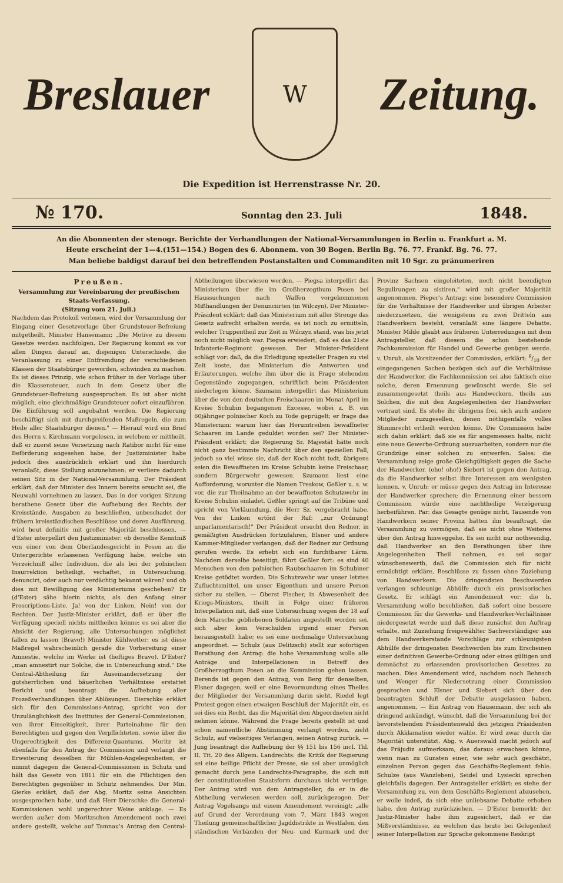Breslauer
W
Zeitung.
Die Expedition ist Herrenstrasse Nr. 20.
№ 170. Sonntag den 23. Juli 1848.
An die Abonnenten der stenogr. Berichte der Verhandlungen der National-Versammlungen in Berlin u. Frankfurt a. M.
Heute erscheint der 1—4.(151—154.) Bogen des 6. Abonnem. von 30 Bogen. Berlin Bg. 76. 77. Frankf. Bg. 76. 77.
Man beliebe baldigst darauf bei den betreffenden Postanstalten und Commanditen mit 10 Sgr. zu pränumeriren
Preußen.
Versammlung zur Vereinbarung der preußischen Staats-Verfassung.
(Sitzung vom 21. Juli.)
Nachdem das Protokoll verlesen, wird der Versammlung der Eingang einer Gesetzvorlage über Grundsteuer-Befreiung mitgetheilt. Minister Hansemann: „Die Motive zu diesem Gesetze werden nachfolgen. Der Regierung kommt es vor allen Dingen darauf an, diejenigen Unterschiede, die Veranlassung zu einer Entfremdung der verschiedenen Klassen der Staatsbürger geworden, schwinden zu machen. Es ist dieses Prinzip, wie schon früher in der Vorlage über die Klassensteuer, auch in dem Gesetz über die Grundsteuer-Befreiung ausgesprochen. Es ist aber nicht möglich, eine gleichmäßige Grundsteuer sofort einzuführen. Die Einführung soll angebahnt werden. Die Regierung beschäftigt sich mit durchgreifenden Maßregeln, die zum Heile aller Staatsbürger dienen." — Hierauf wird ein Brief des Herrn v. Kirchmann vorgelesen, in welchem er mittheilt, daß er zuerst seine Versetzung nach Ratibor nicht für eine Beförderung angesehen habe, der Justizminister habe jedoch dies ausdrücklich erklärt und ihn hierdurch veranlaßt, diese Stellung anzunehmen; er verliere dadurch seinen Sitz in der National-Versammlung. Der Präsident erklärt, daß der Minister des Innern bereits ersucht sei, die Neuwahl vornehmen zu lassen. Das in der vorigen Sitzung berathene Gesetz über die Aufhebung des Rechts der Kreisstände, Ausgaben zu beschließen, unbeschadet der frühern kreisständischen Beschlüsse und deren Ausführung, wird heut definitiv mit großer Majorität beschlossen. — d'Ester interpellirt den Justizminister: ob derselbe Kenntniß von einer von dem Oberlandesgericht in Posen an die Untergerichte erlassenen Verfügung habe, welche ein Verzeichniß aller Individuen, die als bei der polnischen Insurrektion betheiligt, verhaftet, in Untersuchung, denuncirt, oder auch nur verdächtig bekannt wären? und ob dies mit Bewilligung des Ministeriums geschehen? Er (d'Ester) sähe hierin nichts, als den Anfang einer Proscriptions-Liste. Ja! von der Linken, Nein! von der Rechten. Der Justiz-Minister erklärt, daß er über die Verfügung speciell nichts mittheilen könne; es sei aber die Absicht der Regierung, alle Untersuchungen möglichst fallen zu lassen (Bravo!) Minister Kühlwetter: es ist diese Maßregel wahrscheinlich gerade die Vorbereitung einer Amnestie, welche im Werke ist (heftiges Bravo). D'Ester? „man amnestirt nur Solche, die in Untersuchung sind." Die Central-Abtheilung für Auseinandersetzung der gutsherrlichen und bäuerlichen Verhältnisse erstattet Bericht und beantragt die Aufhebung aller Prozeßverhandlungen über Ablösungen. Dierschke erklärt sich für den Commissions-Antrag, spricht von der Unzulänglichkeit des Institutes der General-Commissionen, von ihrer Einseitigkeit, ihrer Parteinahme für den Berechtigten und gegen den Verpflichteten, sowie über die Ungerechtigkeit des Differenz-Quantums. Moritz ist ebenfalls für den Antrag der Commission und verlangt die Erweiterung desselben für Mühlen-Angelegenheiten; er nimmt dagegen die General-Commissionen in Schutz und hält das Gesetz von 1811 für ein die Pflichtigen den Berechtigten gegenüber in Schutz nehmendes. Der Min. Gierke erklärt, daß der Abg. Moritz seine Ansichten ausgesprochen habe, und daß Herr Dierschke die General-Kommissionen wohl ungerechter Weise anklage. — Es werden außer dem Moritzschen Amendement noch zwei andere gestellt, welche auf Tamnau's Antrag den Central-Abtheilungen überwiesen werden. — Piegsa interpellirt das Ministerium über die im Großherzogthum Posen bei Haussuchungen nach Waffen vorgekommenen Mißhandlungen der Denunciirten (in Wilczyn). Der Minister-Präsident erklärt: daß das Ministerium mit aller Strenge das Gesetz aufrecht erhalten werde, es ist noch zu ermitteln, welcher Truppentheil zur Zeit in Wilczyn stand, was bis jetzt noch nicht möglich war. Piegsa erwiedert, daß es das 21ste Infanterie-Regiment gewesen. Der Minister-Präsident schlägt vor: daß, da die Erledigung spezieller Fragen zu viel Zeit koste, das Ministerium die Antworten und Erläuterungen, welche ihm über die in Frage stehenden Gegenstände zugegangen, schriftlich beim Präsidenten niederlegen könne. Szumann interpellirt das Ministerium über die von den deutschen Freischaaren im Monat April im Kreise Schubin begangenen Excesse, wobei z. B. ein 60jähriger polnischer Koch zu Tode geprügelt; er frage das Ministerium: warum hier das Herumtreiben bewaffneter Schaaren im Lande geduldet worden sei? Der Minister-Präsident erklärt: die Regierung Sr. Majestät hätte noch nicht ganz bestimmte Nachricht über den speziellen Fall, jedoch so viel wisse sie, daß der Koch nicht todt, übrigens seien die Bewaffneten im Kreise Schubin keine Freischaar, sondern Bürgerwehr gewesen. Szumann liest eine Aufforderung, worunter die Namen Treskow, Geßler u. s. w. vor, die zur Theilnahme an der bewaffneten Schutzwehr im Kreise Schubin einladet. Geßler springt auf die Tribüne und spricht von Verläumdung, die Herr Sz. vorgebracht habe. Von der Linken ertönt der Ruf: „zur Ordnung! unparlamentarisch!" Der Präsident ersucht den Redner, in gemäßigten Ausdrücken fortzufahren, Elsner und andere Kammer-Mitglieder verlangen, daß der Redner zur Ordnung gerufen werde. Es erhebt sich ein furchtbarer Lärm. Nachdem derselbe beseitigt, fährt Geßler fort: es sind 40 Menschen von den polnischen Raubschaaren im Schubiner Kreise getödtet worden. Die Schutzwehr war unser letztes Zufluchtsmittel, um unser Eigenthum und unsere Person sicher zu stellen. — Oberst Fischer, in Abwesenheit des Kriegs-Ministers, theilt in Folge einer früheren Interpellation mit, daß eine Untersuchung wegen der 18 auf dem Marsche gebliebenen Soldaten angestellt worden sei, sich aber kein Verschulden irgend einer Person herausgestellt habe; es sei eine nochmalige Untersuchung angeordnet. — Schulz (aus Delitzsch) stellt zur sofortigen Berathung den Antrag: die hohe Versammlung wolle alle Anträge und Interpellationen in Betreff des Großherzogthum Posen an die Kommission gehen lassen. Berends ist gegen den Antrag, von Berg für denselben, Elsner dagegen, weil er eine Bevormundung eines Theiles der Mitglieder der Versammlung darin sieht. Riedel legt Protest gegen einen etwaigen Beschluß der Majorität ein, es sei dies ein Recht, das die Majorität den Abgeordneten nicht nehmen könne. Während die Frage bereits gestellt ist und schon namentliche Abstimmung verlangt worden, zieht Schulz, auf vielseitiges Verlangen, seinen Antrag zurück. — Jung beantragt die Aufhebung der §§ 151 bis 156 incl. Thl. II. Tit. 20 des Allgem. Landrechts: die Kritik der Regierung sei eine heilige Pflicht der Presse, sie sei aber unmöglich gemacht durch jene Landrechts-Paragraphe, die sich mit der constitutionellen Staatsform durchaus nicht vertrüge. Der Antrag wird von dem Antragsteller, da er in die Abtheilung verwiesen werden soll, zurückgezogen. Der Antrag Vogelsangs mit einem Amendement vereinigt: „alle auf Grund der Verordnung vom 7. März 1843 wegen Theilung gemeinschaftlicher Jagddistrikte in Westfalen, den ständischen Verbänden der Neu- und Kurmark und der Provinz Sachsen eingeleiteten, noch nicht beendigten Regulirungen zu sistiren," wird mit großer Majorität angenommen. Pieper's Antrag: eine besondere Commission für die Verhältnisse der Handwerker und übrigen Arbeiter niederzusetzen, die wenigstens zu zwei Dritteln aus Handwerkern besteht, veranlaßt eine längere Debatte. Minister Milde glaubt aus früheren Unterredungen mit dem Antragsteller, daß diesem die schon bestehende Fachkommission für Handel und Gewerbe genügen werde. v. Unruh, als Vorsitzender der Commission, erklärt: 9/10 der eingegangenen Sachen bezögen sich auf die Verhältnisse der Handwerker, die Fachkommission sei also faktisch eine solche, deren Ernennung gewünscht werde. Sie sei zusammengesetzt theils aus Handwerkern, theils aus Solchen, die mit den Angelegenheiten der Handwerker vertraut sind. Es stehe ihr übrigens frei, sich auch andere Mitglieder zuzugesellen, denen nöthigenfalls volles Stimmrecht ertheilt werden könne. Die Commission habe sich dahin erklärt: daß sie es für angemessen halte, nicht eine neue Gewerbe-Ordnung auszuarbeiten, sondern nur die Grundzüge einer solchen zu entwerfen. Sales: die Versammlung zeige große Gleichgültigkeit gegen die Sache der Handwerker. (oho! oho!) Siebert ist gegen den Antrag, da die Handwerker selbst ihre Interessen am wenigsten kennen. v. Unruh: er müsse gegen den Antrag im Interesse der Handwerker sprechen; die Ernennung einer bessern Commission würde eine nachtheilige Verzögerung herbeiführen. Par: das Gesagte genüge nicht, Tausende von Handwerkern seiner Provinz hätten ihn beauftragt, die Versammlung zu vermögen, daß sie nicht ohne Weiteres über den Antrag hinweggehe. Es sei nicht nur nothwendig, daß Handwerker an den Berathungen über ihre Angelegenheiten Theil nehmen, es sei sogar wünschenswerth, daß die Commission sich für nicht ermächtigt erkläre, Beschlüsse zu fassen ohne Zuziehung von Handwerkern. Die dringendsten Beschwerden verlangen schleunige Abhülfe durch ein provisorisches Gesetz. Er schlägt ein Amendement vor: die h. Versammlung wolle beschließen, daß sofort eine bessere Commission für die Gewerks- und Handwerker-Verhältnisse niedergesetzt werde und daß diese zunächst den Auftrag erhalte, mit Zuziehung freigewählter Sachverständiger aus dem Handwerkerstande Vorschläge zur schleunigsten Abhülfe der dringensten Beschwerden bis zum Erscheinen einer definitiven Gewerbe-Ordnung oder eines gültigen und demnächst zu erlassenden provisorischen Gesetzes zu machen. Dies Amendement wird, nachdem noch Behnsch und Wenger für Niedersetzung einer Commission gesprochen und Elsner und Siebert sich über den beantragten Schluß der Debatte ausgelassen haben, angenommen. — Ein Antrag von Hausemann, der sich als dringend ankündigt, wünscht, daß die Versammlung bei der bevorstehenden Präsidentenwahl den jetzigen Präsidenten durch Akklamation wieder wähle. Er wird zwar durch die Majorität unterstützt. Abg. v. Auerswald macht jedoch auf das Präjudiz aufmerksam, das daraus erwachsen könne, wenn man zu Gunsten einer, wie sehr auch geschätzt, einzelnen Person gegen das Geschäfts-Reglement fehle. Schulze (aus Wanzleben), Seidel und Lysiecki sprechen gleichfalls dagegen. Der Antragsteller erklärt: es stehe der Versammlung zu, von dem Geschäfts-Reglement abzusehen, er wolle indeß, da sich eine unliebsame Debatte erhoben habe, den Antrag zurückziehen. — D'Ester bemerkt: der Justiz-Minister habe ihm zugesichert, daß er die Mißverständnisse, zu welchen das heute bei Gelegenheit seiner Interpellation zur Sprache gekommene Reskript